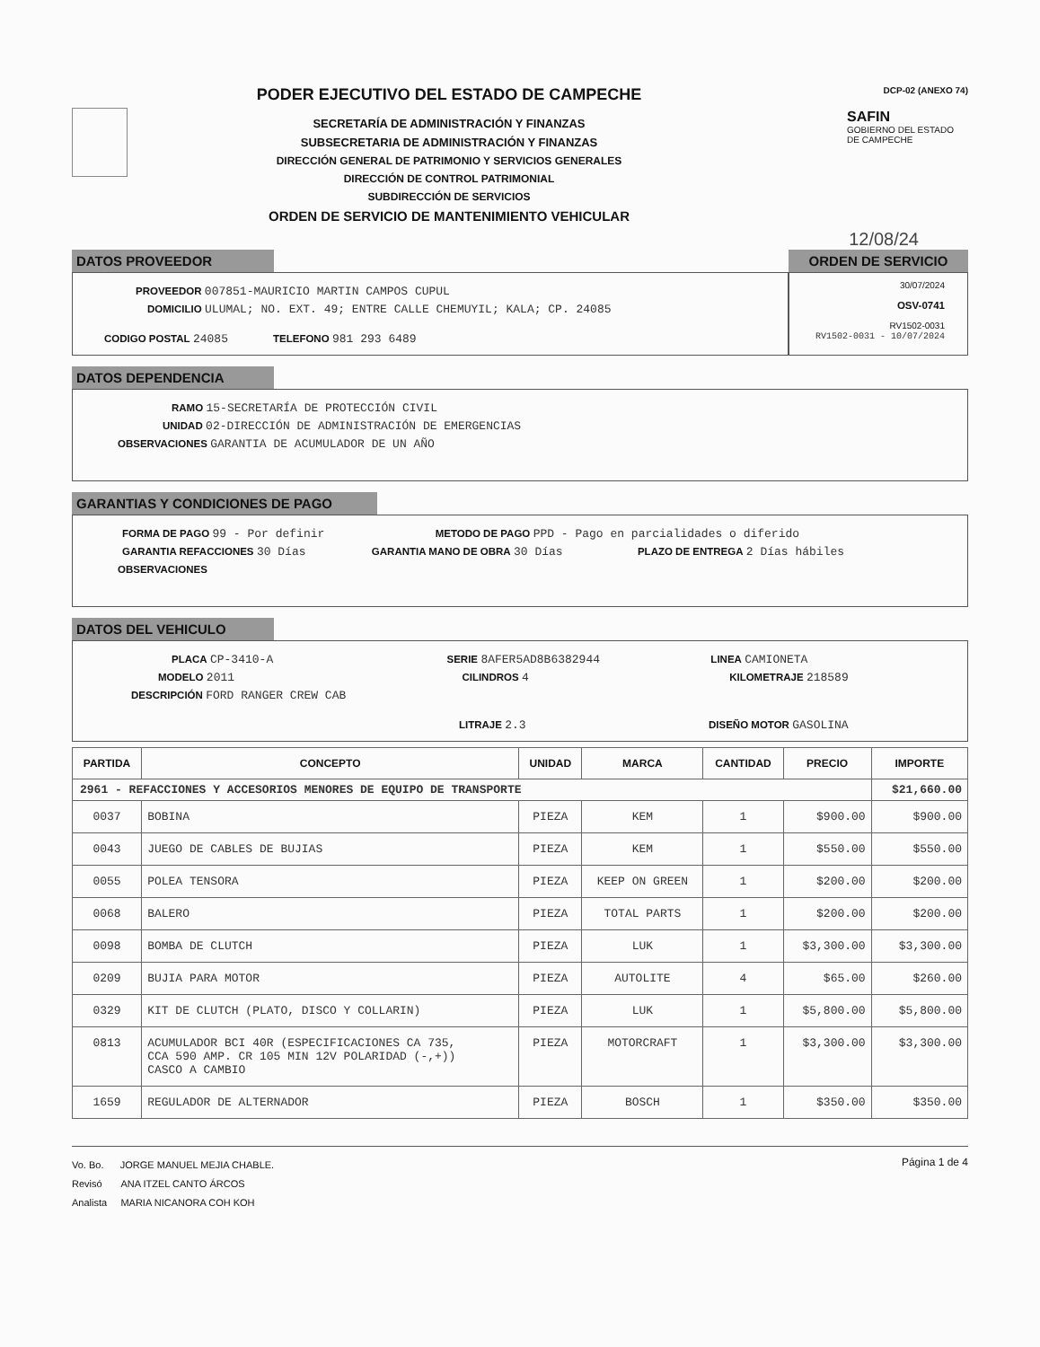PODER EJECUTIVO DEL ESTADO DE CAMPECHE
SECRETARÍA DE ADMINISTRACIÓN Y FINANZAS
SUBSECRETARIA DE ADMINISTRACIÓN Y FINANZAS
DIRECCIÓN GENERAL DE PATRIMONIO Y SERVICIOS GENERALES
DIRECCIÓN DE CONTROL PATRIMONIAL
SUBDIRECCIÓN DE SERVICIOS
ORDEN DE SERVICIO DE MANTENIMIENTO VEHICULAR
DCP-02 (ANEXO 74)
SAFIN
GOBIERNO DEL ESTADO
DE CAMPECHE
12/08/24
DATOS PROVEEDOR
PROVEEDOR 007851-MAURICIO MARTIN CAMPOS CUPUL
DOMICILIO ULUMAL; NO. EXT. 49; ENTRE CALLE CHEMUYIL; KALA; CP. 24085
CODIGO POSTAL 24085 TELEFONO 981 293 6489
ORDEN DE SERVICIO
30/07/2024
OSV-0741
RV1502-0031
RV1502-0031 - 10/07/2024
DATOS DEPENDENCIA
RAMO 15-SECRETARÍA DE PROTECCIÓN CIVIL
UNIDAD 02-DIRECCIÓN DE ADMINISTRACIÓN DE EMERGENCIAS
OBSERVACIONES GARANTIA DE ACUMULADOR DE UN AÑO
GARANTIAS Y CONDICIONES DE PAGO
FORMA DE PAGO 99 - Por definir METODO DE PAGO PPD - Pago en parcialidades o diferido
GARANTIA REFACCIONES 30 Días GARANTIA MANO DE OBRA 30 Días PLAZO DE ENTREGA 2 Días hábiles
OBSERVACIONES
DATOS DEL VEHICULO
PLACA CP-3410-A SERIE 8AFER5AD8B6382944 LINEA CAMIONETA
MODELO 2011 CILINDROS 4 KILOMETRAJE 218589
DESCRIPCIÓN FORD RANGER CREW CAB
LITRAJE 2.3 DISEÑO MOTOR GASOLINA
| PARTIDA | CONCEPTO | UNIDAD | MARCA | CANTIDAD | PRECIO | IMPORTE |
| --- | --- | --- | --- | --- | --- | --- |
| 2961 - REFACCIONES Y ACCESORIOS MENORES DE EQUIPO DE TRANSPORTE | | | | | | $21,660.00 |
| 0037 | BOBINA | PIEZA | KEM | 1 | $900.00 | $900.00 |
| 0043 | JUEGO DE CABLES DE BUJIAS | PIEZA | KEM | 1 | $550.00 | $550.00 |
| 0055 | POLEA TENSORA | PIEZA | KEEP ON GREEN | 1 | $200.00 | $200.00 |
| 0068 | BALERO | PIEZA | TOTAL PARTS | 1 | $200.00 | $200.00 |
| 0098 | BOMBA DE CLUTCH | PIEZA | LUK | 1 | $3,300.00 | $3,300.00 |
| 0209 | BUJIA PARA MOTOR | PIEZA | AUTOLITE | 4 | $65.00 | $260.00 |
| 0329 | KIT DE CLUTCH (PLATO, DISCO Y COLLARIN) | PIEZA | LUK | 1 | $5,800.00 | $5,800.00 |
| 0813 | ACUMULADOR BCI 40R (ESPECIFICACIONES CA 735, CCA 590 AMP. CR 105 MIN 12V POLARIDAD (-,+)) CASCO A CAMBIO | PIEZA | MOTORCRAFT | 1 | $3,300.00 | $3,300.00 |
| 1659 | REGULADOR DE ALTERNADOR | PIEZA | BOSCH | 1 | $350.00 | $350.00 |
Vo. Bo. JORGE MANUEL MEJIA CHABLE.
Revisó ANA ITZEL CANTO ÁRCOS
Analista MARIA NICANORA COH KOH
Página 1 de 4